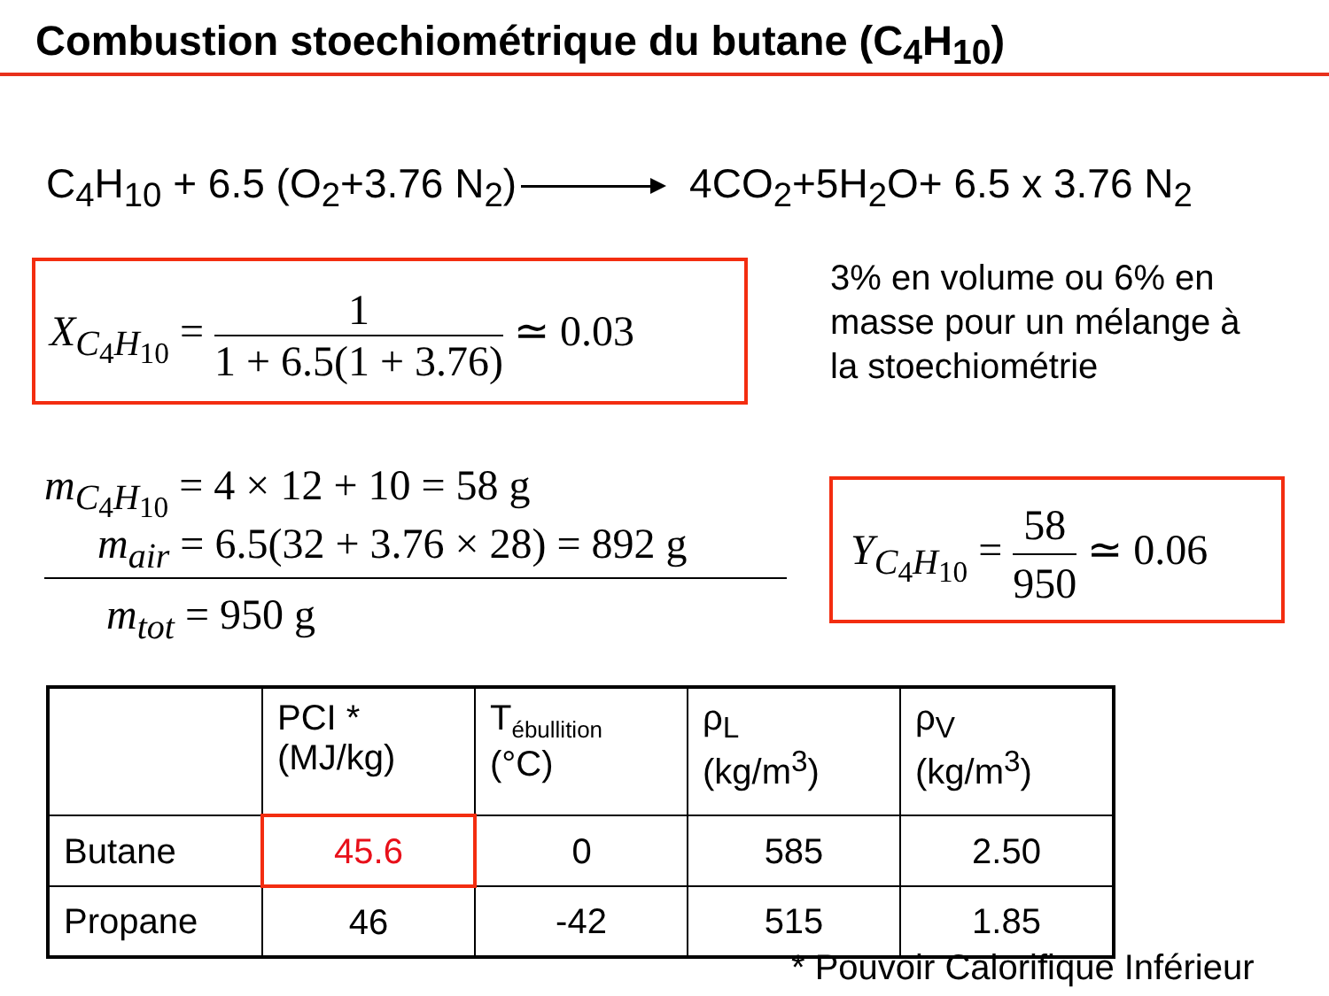Combustion stoechiométrique du butane (C<sub>4</sub>H<sub>10</sub>)
C<sub>4</sub>H<sub>10</sub> + 6.5 (O<sub>2</sub>+3.76 N<sub>2</sub>) 4CO<sub>2</sub>+5H<sub>2</sub>O+ 6.5 x 3.76 N<sub>2</sub>
X<sub>C<sub>4</sub>H<sub>10</sub></sub> = 1 1 + 6.5(1 + 3.76) ≃ 0.03
3% en volume ou 6% en masse pour un mélange à la stoechiométrie
m<sub>C<sub>4</sub>H<sub>10</sub></sub> = 4 × 12 + 10 = 58 g
m<sub>air</sub> = 6.5(32 + 3.76 × 28) = 892 g
m<sub>tot</sub> = 950 g
Y<sub>C<sub>4</sub>H<sub>10</sub></sub> = 58 950 ≃ 0.06
| | PCI * (MJ/kg) | T<sub>ébullition</sub> (°C) | ρ<sub>L</sub> (kg/m<sup>3</sup>) | ρ<sub>V</sub> (kg/m<sup>3</sup>) |
| --- | --- | --- | --- | --- |
| Butane | 45.6 | 0 | 585 | 2.50 |
| Propane | 46 | -42 | 515 | 1.85 |
* Pouvoir Calorifique Inférieur